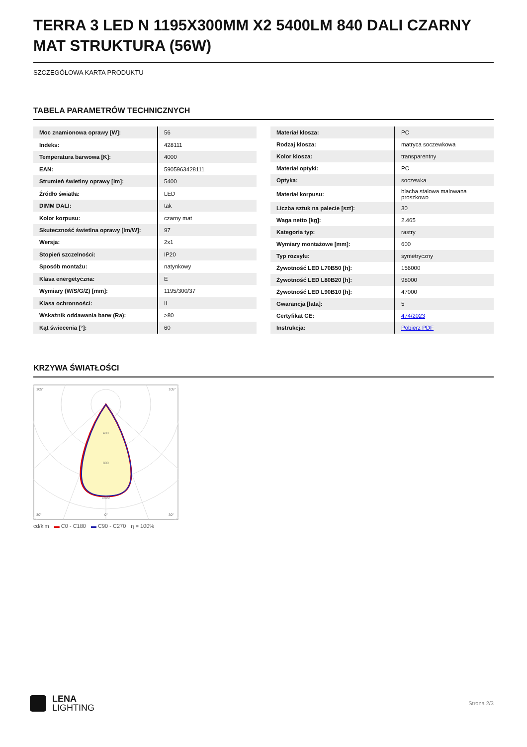TERRA 3 LED N 1195X300MM X2 5400LM 840 DALI CZARNY MAT STRUKTURA (56W)
SZCZEGÓŁOWA KARTA PRODUKTU
TABELA PARAMETRÓW TECHNICZNYCH
| Moc znamionowa oprawy [W]: | 56 |
| Indeks: | 428111 |
| Temperatura barwowa [K]: | 4000 |
| EAN: | 5905963428111 |
| Strumień świetlny oprawy [lm]: | 5400 |
| Źródło światła: | LED |
| DIMM DALI: | tak |
| Kolor korpusu: | czarny mat |
| Skuteczność świetlna oprawy [lm/W]: | 97 |
| Wersja: | 2x1 |
| Stopień szczelności: | IP20 |
| Sposób montażu: | natynkowy |
| Klasa energetyczna: | E |
| Wymiary (W/S/G/Z) [mm]: | 1195/300/37 |
| Klasa ochronności: | II |
| Wskaźnik oddawania barw (Ra): | >80 |
| Kąt świecenia [°]: | 60 |
| Materiał klosza: | PC |
| Rodzaj klosza: | matryca soczewkowa |
| Kolor klosza: | transparentny |
| Materiał optyki: | PC |
| Optyka: | soczewka |
| Materiał korpusu: | blacha stalowa malowana proszkowo |
| Liczba sztuk na palecie [szt]: | 30 |
| Waga netto [kg]: | 2.465 |
| Kategoria typ: | rastry |
| Wymiary montażowe [mm]: | 600 |
| Typ rozsyłu: | symetryczny |
| Żywotność LED L70B50 [h]: | 156000 |
| Żywotność LED L80B20 [h]: | 98000 |
| Żywotność LED L90B10 [h]: | 47000 |
| Gwarancja [lata]: | 5 |
| Certyfikat CE: | 474/2023 |
| Instrukcja: | Pobierz PDF |
KRZYWA ŚWIATŁOŚCI
105°
105°
30°
0°
30°
400
800
1400
cd/klm ▬ C0 - C180 ▬ C90 - C270 η = 100%
LENA
LIGHTING
Strona 2/3